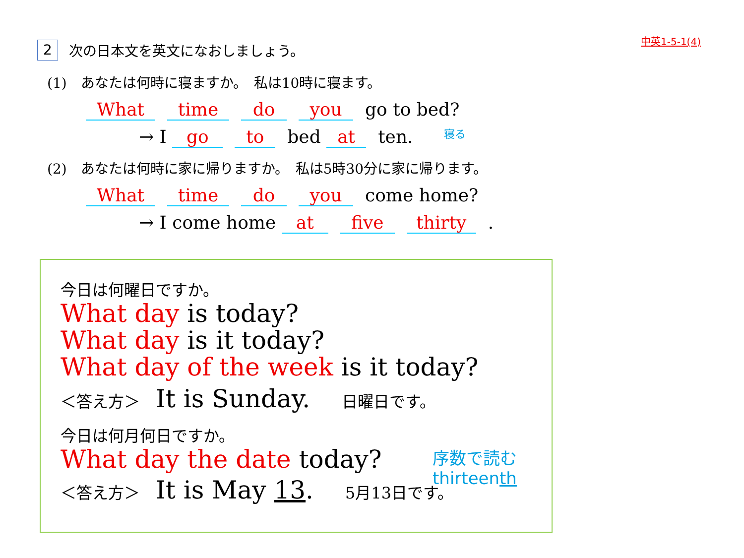中英1-5-1(4)
2 次の日本文を英文になおしましょう。
(1)　あなたは何時に寝ますか。　私は10時に寝ます。
What time do you go to bed?
→ I go to bed at ten. 寝る
(2)　あなたは何時に家に帰りますか。　私は5時30分に家に帰ります。
What time do you come home?
→ I come home at five thirty.
今日は何曜日ですか。
What day is today?
What day is it today?
What day of the week is it today?
＜答え方＞　It is Sunday.　　日曜日です。
今日は何月何日ですか。
What day the date today?
＜答え方＞　It is May 13.　　5月13日です。
序数で読む
thirteenth